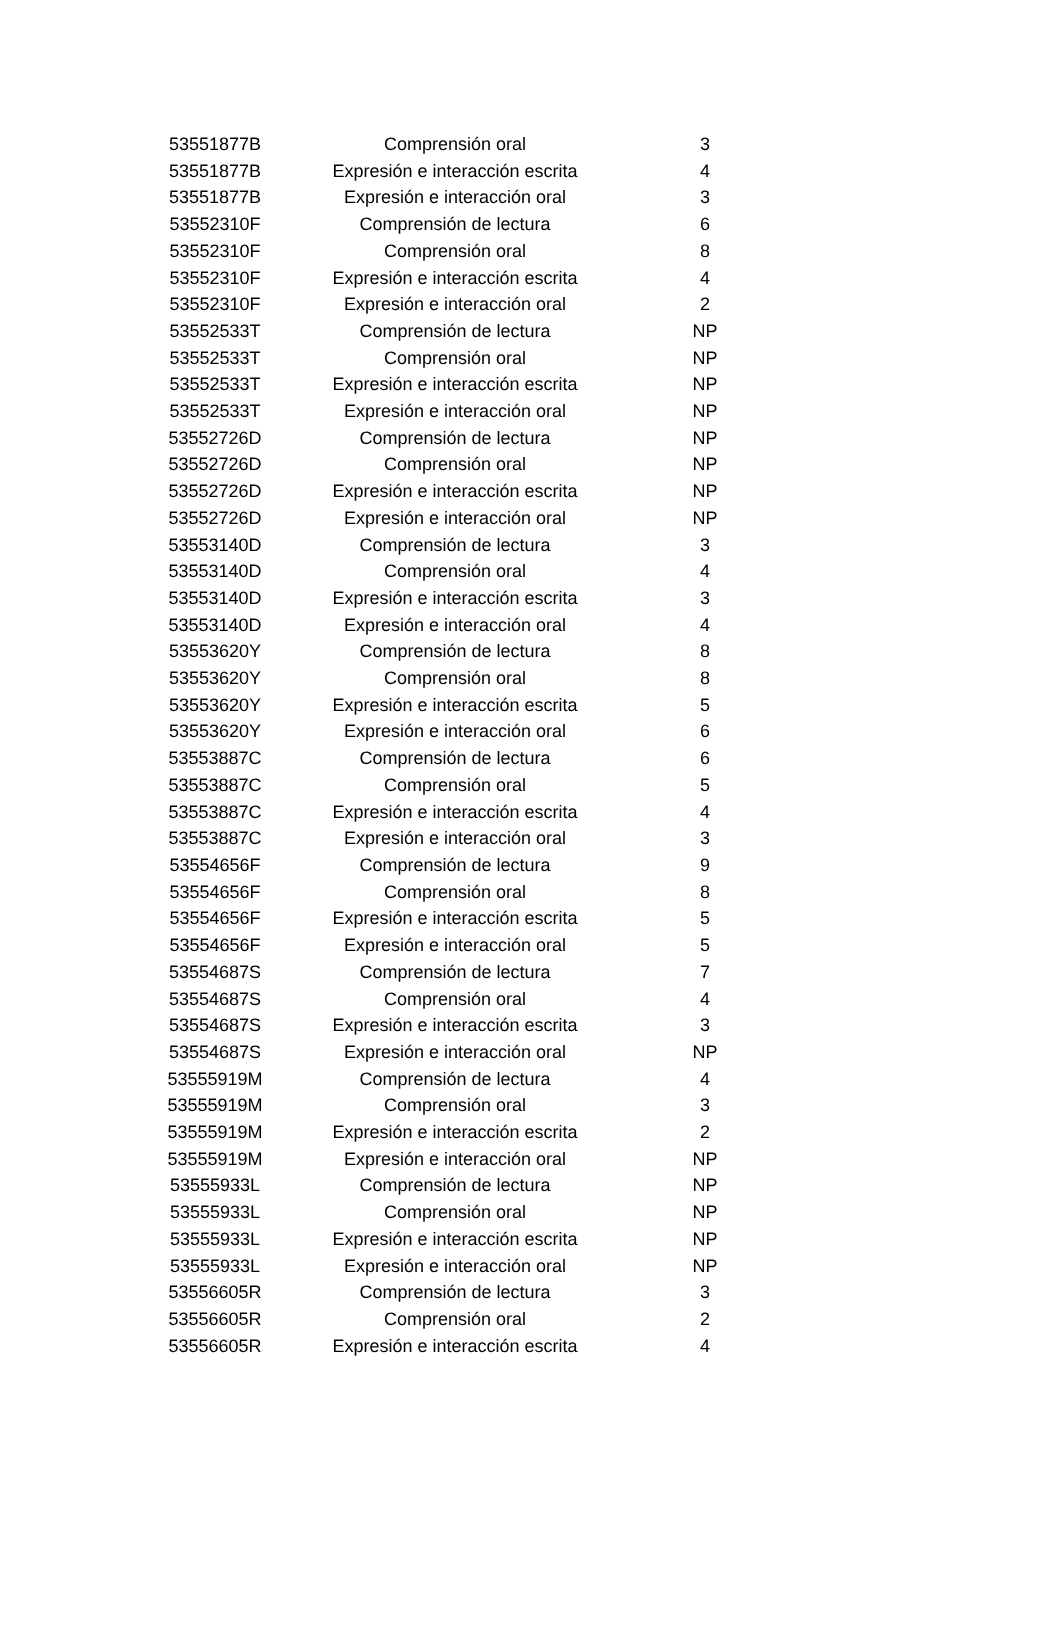| 53551877B | Comprensión oral | 3 |
| 53551877B | Expresión e interacción escrita | 4 |
| 53551877B | Expresión e interacción oral | 3 |
| 53552310F | Comprensión de lectura | 6 |
| 53552310F | Comprensión oral | 8 |
| 53552310F | Expresión e interacción escrita | 4 |
| 53552310F | Expresión e interacción oral | 2 |
| 53552533T | Comprensión de lectura | NP |
| 53552533T | Comprensión oral | NP |
| 53552533T | Expresión e interacción escrita | NP |
| 53552533T | Expresión e interacción oral | NP |
| 53552726D | Comprensión de lectura | NP |
| 53552726D | Comprensión oral | NP |
| 53552726D | Expresión e interacción escrita | NP |
| 53552726D | Expresión e interacción oral | NP |
| 53553140D | Comprensión de lectura | 3 |
| 53553140D | Comprensión oral | 4 |
| 53553140D | Expresión e interacción escrita | 3 |
| 53553140D | Expresión e interacción oral | 4 |
| 53553620Y | Comprensión de lectura | 8 |
| 53553620Y | Comprensión oral | 8 |
| 53553620Y | Expresión e interacción escrita | 5 |
| 53553620Y | Expresión e interacción oral | 6 |
| 53553887C | Comprensión de lectura | 6 |
| 53553887C | Comprensión oral | 5 |
| 53553887C | Expresión e interacción escrita | 4 |
| 53553887C | Expresión e interacción oral | 3 |
| 53554656F | Comprensión de lectura | 9 |
| 53554656F | Comprensión oral | 8 |
| 53554656F | Expresión e interacción escrita | 5 |
| 53554656F | Expresión e interacción oral | 5 |
| 53554687S | Comprensión de lectura | 7 |
| 53554687S | Comprensión oral | 4 |
| 53554687S | Expresión e interacción escrita | 3 |
| 53554687S | Expresión e interacción oral | NP |
| 53555919M | Comprensión de lectura | 4 |
| 53555919M | Comprensión oral | 3 |
| 53555919M | Expresión e interacción escrita | 2 |
| 53555919M | Expresión e interacción oral | NP |
| 53555933L | Comprensión de lectura | NP |
| 53555933L | Comprensión oral | NP |
| 53555933L | Expresión e interacción escrita | NP |
| 53555933L | Expresión e interacción oral | NP |
| 53556605R | Comprensión de lectura | 3 |
| 53556605R | Comprensión oral | 2 |
| 53556605R | Expresión e interacción escrita | 4 |